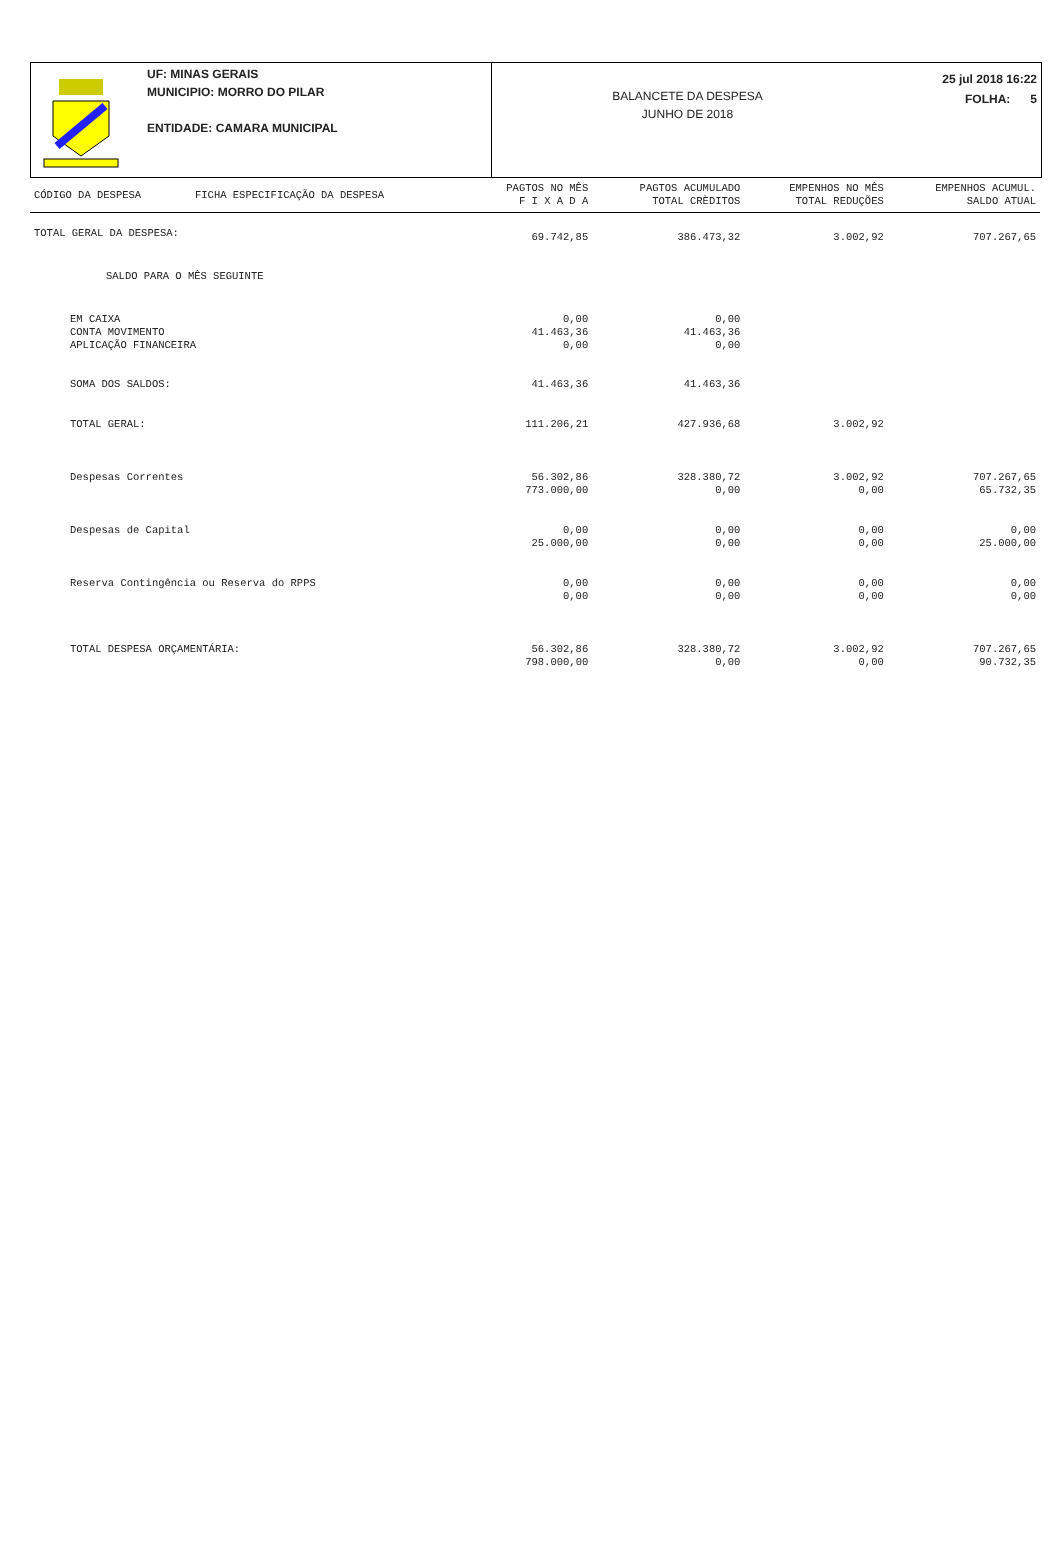UF: MINAS GERAIS
MUNICIPIO: MORRO DO PILAR
ENTIDADE: CAMARA MUNICIPAL
BALANCETE DA DESPESA
JUNHO DE 2018
25 jul 2018 16:22
FOLHA: 5
| CÓDIGO DA DESPESA | FICHA ESPECIFICAÇÃO DA DESPESA | PAGTOS NO MÊS F I X A D A | PAGTOS ACUMULADO TOTAL CRÈDITOS | EMPENHOS NO MÊS TOTAL REDUÇÕES | EMPENHOS ACUMUL. SALDO ATUAL |
| --- | --- | --- | --- | --- | --- |
| TOTAL GERAL DA DESPESA: | | 69.742,85 | 386.473,32 | 3.002,92 | 707.267,65 |
| SALDO PARA O MÊS SEGUINTE | | | | | |
| EM CAIXA CONTA MOVIMENTO APLICAÇÃO FINANCEIRA | | 0,00 41.463,36 0,00 | 0,00 41.463,36 0,00 | | |
| SOMA DOS SALDOS: | | 41.463,36 | 41.463,36 | | |
| TOTAL GERAL: | | 111.206,21 | 427.936,68 | 3.002,92 | |
| Despesas Correntes | | 56.302,86 773.000,00 | 328.380,72 0,00 | 3.002,92 0,00 | 707.267,65 65.732,35 |
| Despesas de Capital | | 0,00 25.000,00 | 0,00 0,00 | 0,00 0,00 | 0,00 25.000,00 |
| Reserva Contingência ou Reserva do RPPS | | 0,00 0,00 | 0,00 0,00 | 0,00 0,00 | 0,00 0,00 |
| TOTAL DESPESA ORÇAMENTÁRIA: | | 56.302,86 798.000,00 | 328.380,72 0,00 | 3.002,92 0,00 | 707.267,65 90.732,35 |